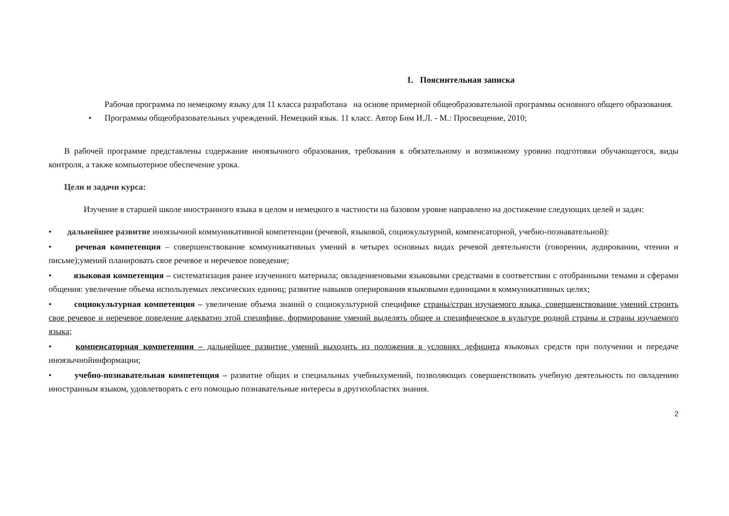1. Пояснительная записка
Рабочая программа по немецкому языку для 11 класса разработана на основе примерной общеобразовательной программы основного общего образования.
• Программы общеобразовательных учреждений. Немецкий язык. 11 класс. Автор Бим И.Л. - М.: Просвещение, 2010;
В рабочей программе представлены содержание иноязычного образования, требования к обязательному и возможному уровню подготовки обучающегося, виды контроля, а также компьютерное обеспечение урока.
Цели и задачи курса:
Изучение в старшей школе иностранного языка в целом и немецкого в частности на базовом уровне направлено на достижение следующих целей и задач:
• дальнейшее развитие иноязычной коммуникативной компетенции (речевой, языковой, социокультурной, компенсаторной, учебно-познавательной):
• речевая компетенция – совершенствование коммуникативных умений в четырех основных видах речевой деятельности (говорении, аудировании, чтении и письме);умений планировать свое речевое и неречевое поведение;
• языковая компетенция – систематизация ранее изученного материала; овладениеновыми языковыми средствами в соответствии с отобранными темами и сферами общения: увеличение объема используемых лексических единиц; развитие навыков оперирования языковыми единицами в коммуникативных целях;
• социокультурная компетенция – увеличение объема знаний о социокультурной специфике страны/стран изучаемого языка, совершенствование умений строить свое речевое и неречевое поведение адекватно этой специфике, формирование умений выделять общее и специфическое в культуре родной страны и страны изучаемого языка;
• компенсаторная компетенция – дальнейшее развитие умений выходить из положения в условиях дефицита языковых средств при получении и передаче иноязычнойинформации;
• учебно-познавательная компетенция – развитие общих и специальных учебныхумений, позволяющих совершенствовать учебную деятельность по овладению иностранным языком, удовлетворять с его помощью познавательные интересы в другихобластях знания.
2